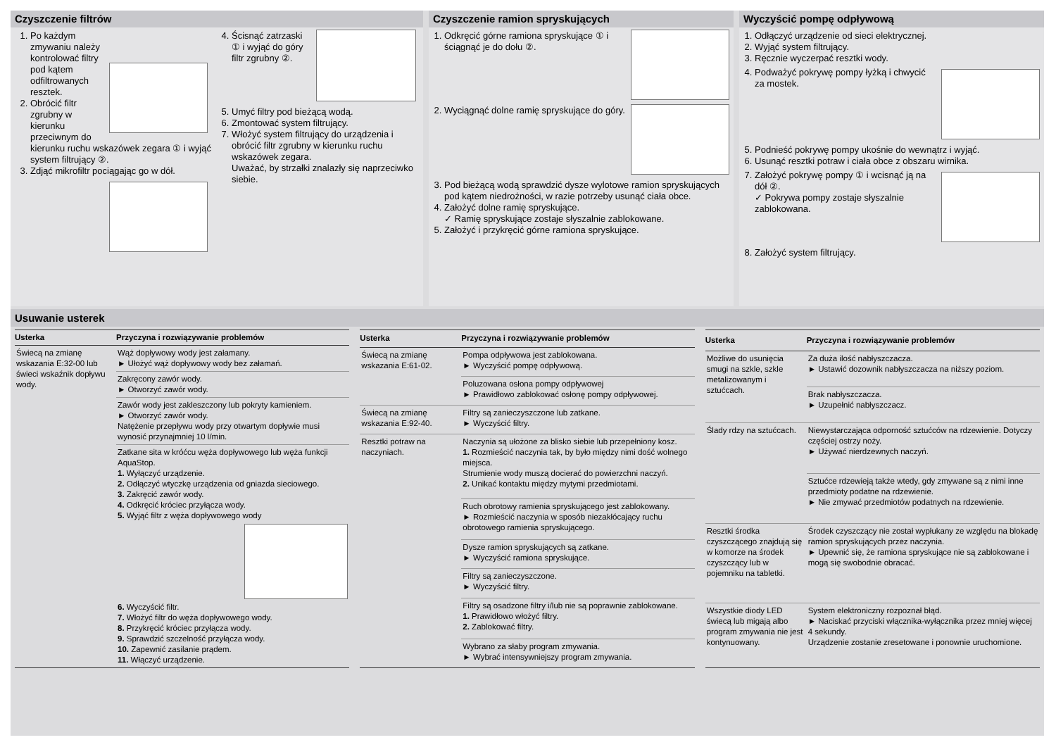Czyszczenie filtrów
1. Po każdym zmywaniu należy kontrolować filtry pod kątem odfiltrowanych resztek.
2. Obrócić filtr zgrubny w kierunku przeciwnym do kierunku ruchu wskazówek zegara ① i wyjąć system filtrujący ②.
3. Zdjąć mikrofiltr pociągając go w dół.
4. Ścisnąć zatrzaski ① i wyjąć do góry filtr zgrubny ②.
5. Umyć filtry pod bieżącą wodą.
6. Zmontować system filtrujący.
7. Włożyć system filtrujący do urządzenia i obrócić filtr zgrubny w kierunku ruchu wskazówek zegara.
Uważać, by strzałki znalazły się naprzeciwko siebie.
Czyszczenie ramion spryskujących
1. Odkręcić górne ramiona spryskujące ① i ściągnąć je do dołu ②.
2. Wyciągnąć dolne ramię spryskujące do góry.
3. Pod bieżącą wodą sprawdzić dysze wylotowe ramion spryskujących pod kątem niedrożności, w razie potrzeby usunąć ciała obce.
4. Założyć dolne ramię spryskujące.
✓ Ramię spryskujące zostaje słyszalnie zablokowane.
5. Założyć i przykręcić górne ramiona spryskujące.
Wyczyścić pompę odpływową
1. Odłączyć urządzenie od sieci elektrycznej.
2. Wyjąć system filtrujący.
3. Ręcznie wyczerpać resztki wody.
4. Podważyć pokrywę pompy łyżką i chwycić za mostek.
5. Podnieść pokrywę pompy ukośnie do wewnątrz i wyjąć.
6. Usunąć resztki potraw i ciała obce z obszaru wirnika.
7. Założyć pokrywę pompy ① i wcisnąć ją na dół ②.
✓ Pokrywa pompy zostaje słyszalnie zablokowana.
8. Założyć system filtrujący.
Usuwanie usterek
| Usterka | Przyczyna i rozwiązywanie problemów |
| --- | --- |
| Świecą na zmianę wskazania E:32-00 lub świeci wskaźnik dopływu wody. | Wąż dopływowy wody jest załamany. ► Ułożyć wąż dopływowy wody bez załamań. |
| | Zakręcony zawór wody. ► Otworzyć zawór wody. |
| | Zawór wody jest zakleszczony lub pokryty kamieniem. ► Otworzyć zawór wody. Natężenie przepływu wody przy otwartym dopływie musi wynosić przynajmniej 10 l/min. |
| | Zatkane sita w króćcu węża dopływowego lub węża funkcji AquaStop. 1. Wyłączyć urządzenie. 2. Odłączyć wtyczkę urządzenia od gniazda sieciowego. 3. Zakręcić zawór wody. 4. Odkręcić króciec przyłącza wody. 5. Wyjąć filtr z węża dopływowego wody 6. Wyczyścić filtr. 7. Włożyć filtr do węża dopływowego wody. 8. Przykręcić króciec przyłącza wody. 9. Sprawdzić szczelność przyłącza wody. 10. Zapewnić zasilanie prądem. 11. Włączyć urządzenie. |
| Usterka | Przyczyna i rozwiązywanie problemów |
| --- | --- |
| Świecą na zmianę wskazania E:61-02. | Pompa odpływowa jest zablokowana. ► Wyczyścić pompę odpływową. |
| | Poluzowana osłona pompy odpływowej ► Prawidłowo zablokować osłonę pompy odpływowej. |
| Świecą na zmianę wskazania E:92-40. | Filtry są zanieczyszczone lub zatkane. ► Wyczyścić filtry. |
| Resztki potraw na naczyniach. | Naczynia są ułożone za blisko siebie lub przepełniony kosz. 1. Rozmieścić naczynia tak, by było między nimi dość wolnego miejsca. Strumienie wody muszą docierać do powierzchni naczyń. 2. Unikać kontaktu między mytymi przedmiotami. |
| | Ruch obrotowy ramienia spryskującego jest zablokowany. ► Rozmieścić naczynia w sposób niezakłócający ruchu obrotowego ramienia spryskującego. |
| | Dysze ramion spryskujących są zatkane. ► Wyczyścić ramiona spryskujące. |
| | Filtry są zanieczyszczone. ► Wyczyścić filtry. |
| | Filtry są osadzone filtry i/lub nie są poprawnie zablokowane. 1. Prawidłowo włożyć filtry. 2. Zablokować filtry. |
| | Wybrano za słaby program zmywania. ► Wybrać intensywniejszy program zmywania. |
| Usterka | Przyczyna i rozwiązywanie problemów |
| --- | --- |
| Możliwe do usunięcia smugi na szkle, szkle metalizowanym i sztućcach. | Za duża ilość nabłyszczacza. ► Ustawić dozownik nabłyszczacza na niższy poziom. |
| | Brak nabłyszczacza. ► Uzupełnić nabłyszczacz. |
| Ślady rdzy na sztućcach. | Niewystarczająca odporność sztućców na rdzewienie. Dotyczy częściej ostrzy noży. ► Używać nierdzewnych naczyń. |
| | Sztućce rdzewieją także wtedy, gdy zmywane są z nimi inne przedmioty podatne na rdzewienie. ► Nie zmywać przedmiotów podatnych na rdzewienie. |
| Resztki środka czyszczącego znajdują się w komorze na środek czyszczący lub w pojemniku na tabletki. | Środek czyszczący nie został wypłukany ze względu na blokadę ramion spryskujących przez naczynia. ► Upewnić się, że ramiona spryskujące nie są zablokowane i mogą się swobodnie obracać. |
| Wszystkie diody LED świecą lub migają albo program zmywania nie jest kontynuowany. | System elektroniczny rozpoznał błąd. ► Naciskać przyciski włącznika-wyłącznika przez mniej więcej 4 sekundy. Urządzenie zostanie zresetowane i ponownie uruchomione. |